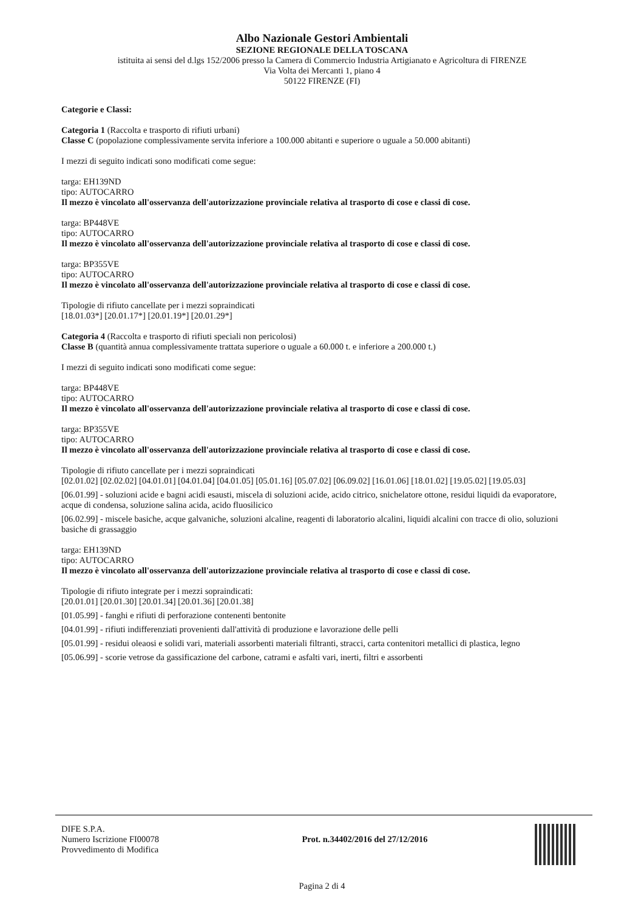Albo Nazionale Gestori Ambientali
SEZIONE REGIONALE DELLA TOSCANA
istituita ai sensi del d.lgs 152/2006 presso la Camera di Commercio Industria Artigianato e Agricoltura di FIRENZE
Via Volta dei Mercanti 1, piano 4
50122 FIRENZE (FI)
Categorie e Classi:
Categoria 1 (Raccolta e trasporto di rifiuti urbani)
Classe C (popolazione complessivamente servita inferiore a 100.000 abitanti e superiore o uguale a 50.000 abitanti)
I mezzi di seguito indicati sono modificati come segue:
targa: EH139ND
tipo: AUTOCARRO
Il mezzo è vincolato all'osservanza dell'autorizzazione provinciale relativa al trasporto di cose e classi di cose.
targa: BP448VE
tipo: AUTOCARRO
Il mezzo è vincolato all'osservanza dell'autorizzazione provinciale relativa al trasporto di cose e classi di cose.
targa: BP355VE
tipo: AUTOCARRO
Il mezzo è vincolato all'osservanza dell'autorizzazione provinciale relativa al trasporto di cose e classi di cose.
Tipologie di rifiuto cancellate per i mezzi sopraindicati
[18.01.03*] [20.01.17*] [20.01.19*] [20.01.29*]
Categoria 4 (Raccolta e trasporto di rifiuti speciali non pericolosi)
Classe B (quantità annua complessivamente trattata superiore o uguale a 60.000 t. e inferiore a 200.000 t.)
I mezzi di seguito indicati sono modificati come segue:
targa: BP448VE
tipo: AUTOCARRO
Il mezzo è vincolato all'osservanza dell'autorizzazione provinciale relativa al trasporto di cose e classi di cose.
targa: BP355VE
tipo: AUTOCARRO
Il mezzo è vincolato all'osservanza dell'autorizzazione provinciale relativa al trasporto di cose e classi di cose.
Tipologie di rifiuto cancellate per i mezzi sopraindicati
[02.01.02] [02.02.02] [04.01.01] [04.01.04] [04.01.05] [05.01.16] [05.07.02] [06.09.02] [16.01.06] [18.01.02] [19.05.02] [19.05.03]
[06.01.99] - soluzioni acide e bagni acidi esausti, miscela di soluzioni acide, acido citrico, snichelatore ottone, residui liquidi da evaporatore, acque di condensa, soluzione salina acida, acido fluosilicico
[06.02.99] - miscele basiche, acque galvaniche, soluzioni alcaline, reagenti di laboratorio alcalini, liquidi alcalini con tracce di olio, soluzioni basiche di grassaggio
targa: EH139ND
tipo: AUTOCARRO
Il mezzo è vincolato all'osservanza dell'autorizzazione provinciale relativa al trasporto di cose e classi di cose.
Tipologie di rifiuto integrate per i mezzi sopraindicati:
[20.01.01] [20.01.30] [20.01.34] [20.01.36] [20.01.38]
[01.05.99] - fanghi e rifiuti di perforazione contenenti bentonite
[04.01.99] - rifiuti indifferenziati provenienti dall'attività di produzione e lavorazione delle pelli
[05.01.99] - residui oleaosi e solidi vari, materiali assorbenti materiali filtranti, stracci, carta contenitori metallici di plastica, legno
[05.06.99] - scorie vetrose da gassificazione del carbone, catrami e asfalti vari, inerti, filtri e assorbenti
DIFE S.P.A.
Numero Iscrizione FI00078
Provvedimento di Modifica
Prot. n.34402/2016 del 27/12/2016
Pagina 2 di 4